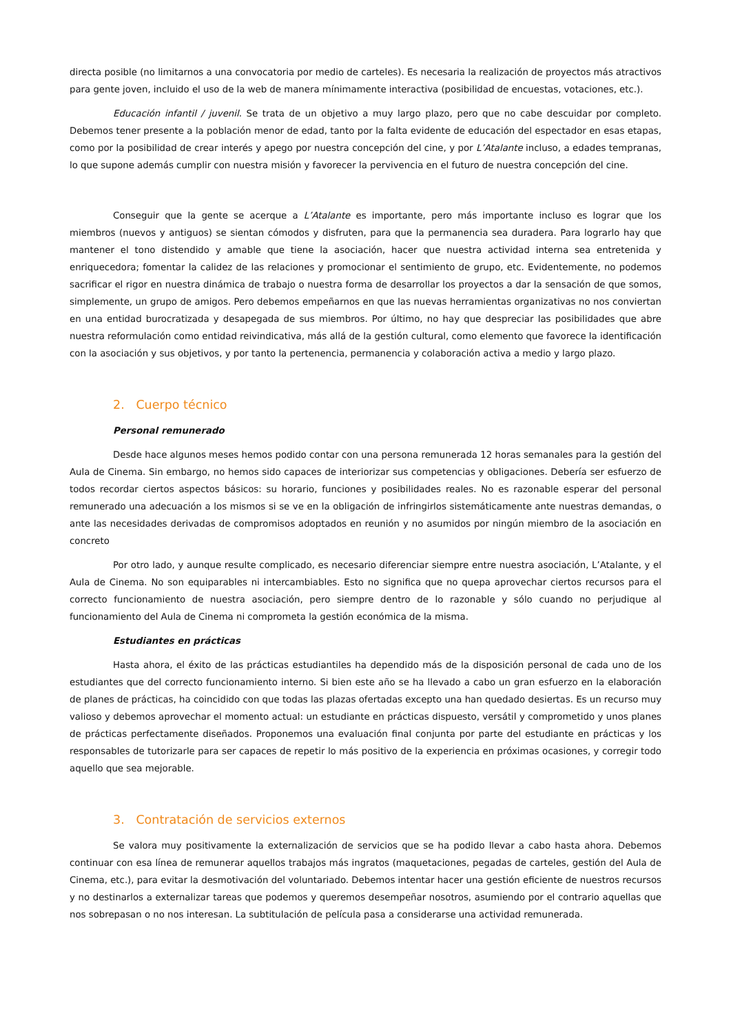directa posible (no limitarnos a una convocatoria por medio de carteles). Es necesaria la realización de proyectos más atractivos para gente joven, incluido el uso de la web de manera mínimamente interactiva (posibilidad de encuestas, votaciones, etc.).
Educación infantil / juvenil. Se trata de un objetivo a muy largo plazo, pero que no cabe descuidar por completo. Debemos tener presente a la población menor de edad, tanto por la falta evidente de educación del espectador en esas etapas, como por la posibilidad de crear interés y apego por nuestra concepción del cine, y por L’Atalante incluso, a edades tempranas, lo que supone además cumplir con nuestra misión y favorecer la pervivencia en el futuro de nuestra concepción del cine.
Conseguir que la gente se acerque a L’Atalante es importante, pero más importante incluso es lograr que los miembros (nuevos y antiguos) se sientan cómodos y disfruten, para que la permanencia sea duradera. Para lograrlo hay que mantener el tono distendido y amable que tiene la asociación, hacer que nuestra actividad interna sea entretenida y enriquecedora; fomentar la calidez de las relaciones y promocionar el sentimiento de grupo, etc. Evidentemente, no podemos sacrificar el rigor en nuestra dinámica de trabajo o nuestra forma de desarrollar los proyectos a dar la sensación de que somos, simplemente, un grupo de amigos. Pero debemos empeñarnos en que las nuevas herramientas organizativas no nos conviertan en una entidad burocratizada y desapegada de sus miembros. Por último, no hay que despreciar las posibilidades que abre nuestra reformulación como entidad reivindicativa, más allá de la gestión cultural, como elemento que favorece la identificación con la asociación y sus objetivos, y por tanto la pertenencia, permanencia y colaboración activa a medio y largo plazo.
2. Cuerpo técnico
Personal remunerado
Desde hace algunos meses hemos podido contar con una persona remunerada 12 horas semanales para la gestión del Aula de Cinema. Sin embargo, no hemos sido capaces de interiorizar sus competencias y obligaciones. Debería ser esfuerzo de todos recordar ciertos aspectos básicos: su horario, funciones y posibilidades reales. No es razonable esperar del personal remunerado una adecuación a los mismos si se ve en la obligación de infringirlos sistemáticamente ante nuestras demandas, o ante las necesidades derivadas de compromisos adoptados en reunión y no asumidos por ningún miembro de la asociación en concreto
Por otro lado, y aunque resulte complicado, es necesario diferenciar siempre entre nuestra asociación, L’Atalante, y el Aula de Cinema. No son equiparables ni intercambiables. Esto no significa que no quepa aprovechar ciertos recursos para el correcto funcionamiento de nuestra asociación, pero siempre dentro de lo razonable y sólo cuando no perjudique al funcionamiento del Aula de Cinema ni comprometa la gestión económica de la misma.
Estudiantes en prácticas
Hasta ahora, el éxito de las prácticas estudiantiles ha dependido más de la disposición personal de cada uno de los estudiantes que del correcto funcionamiento interno. Si bien este año se ha llevado a cabo un gran esfuerzo en la elaboración de planes de prácticas, ha coincidido con que todas las plazas ofertadas excepto una han quedado desiertas. Es un recurso muy valioso y debemos aprovechar el momento actual: un estudiante en prácticas dispuesto, versátil y comprometido y unos planes de prácticas perfectamente diseñados. Proponemos una evaluación final conjunta por parte del estudiante en prácticas y los responsables de tutorizarle para ser capaces de repetir lo más positivo de la experiencia en próximas ocasiones, y corregir todo aquello que sea mejorable.
3. Contratación de servicios externos
Se valora muy positivamente la externalización de servicios que se ha podido llevar a cabo hasta ahora. Debemos continuar con esa línea de remunerar aquellos trabajos más ingratos (maquetaciones, pegadas de carteles, gestión del Aula de Cinema, etc.), para evitar la desmotivación del voluntariado. Debemos intentar hacer una gestión eficiente de nuestros recursos y no destinarlos a externalizar tareas que podemos y queremos desempeñar nosotros, asumiendo por el contrario aquellas que nos sobrepasan o no nos interesan. La subtitulación de película pasa a considerarse una actividad remunerada.